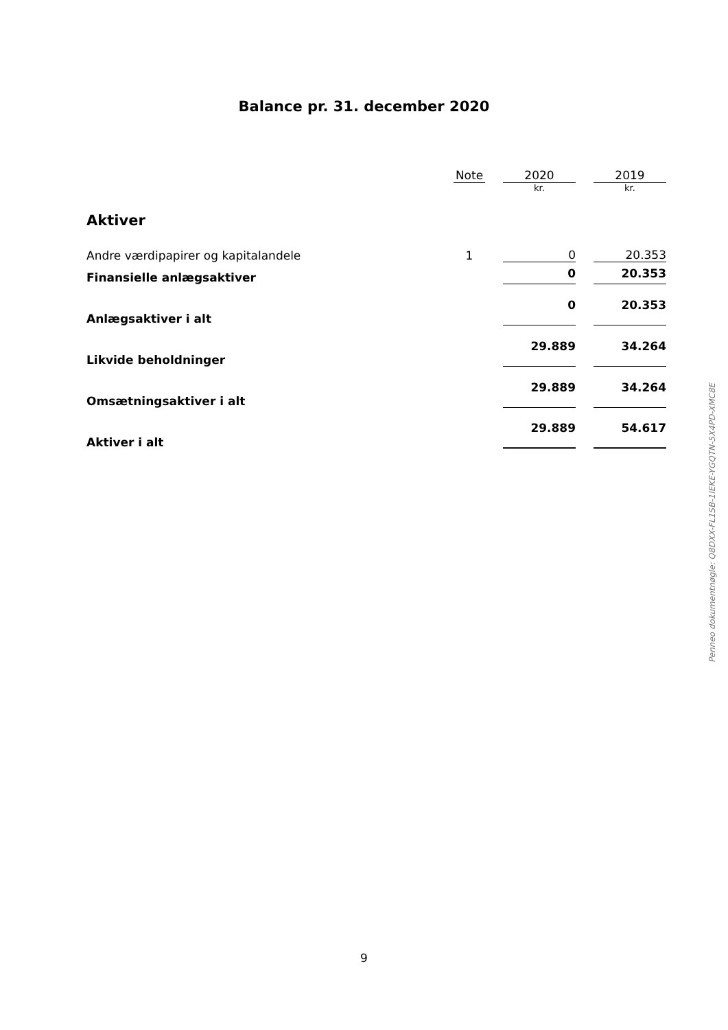Balance pr. 31. december 2020
| | Note | | 2020 | | 2019 |
| --- | --- | --- | --- | --- | --- |
| | | | kr. | | kr. |
| Aktiver | | | | | |
| Andre værdipapirer og kapitalandele | 1 | | 0 | | 20.353 |
| Finansielle anlægsaktiver | | | 0 | | 20.353 |
| Anlægsaktiver i alt | | | 0 | | 20.353 |
| Likvide beholdninger | | | 29.889 | | 34.264 |
| Omsætningsaktiver i alt | | | 29.889 | | 34.264 |
| Aktiver i alt | | | 29.889 | | 54.617 |
Penneo dokumentnøgle: Q8DXX-FL1SB-1IEKE-YGQTN-5X4PD-XMC8E
9